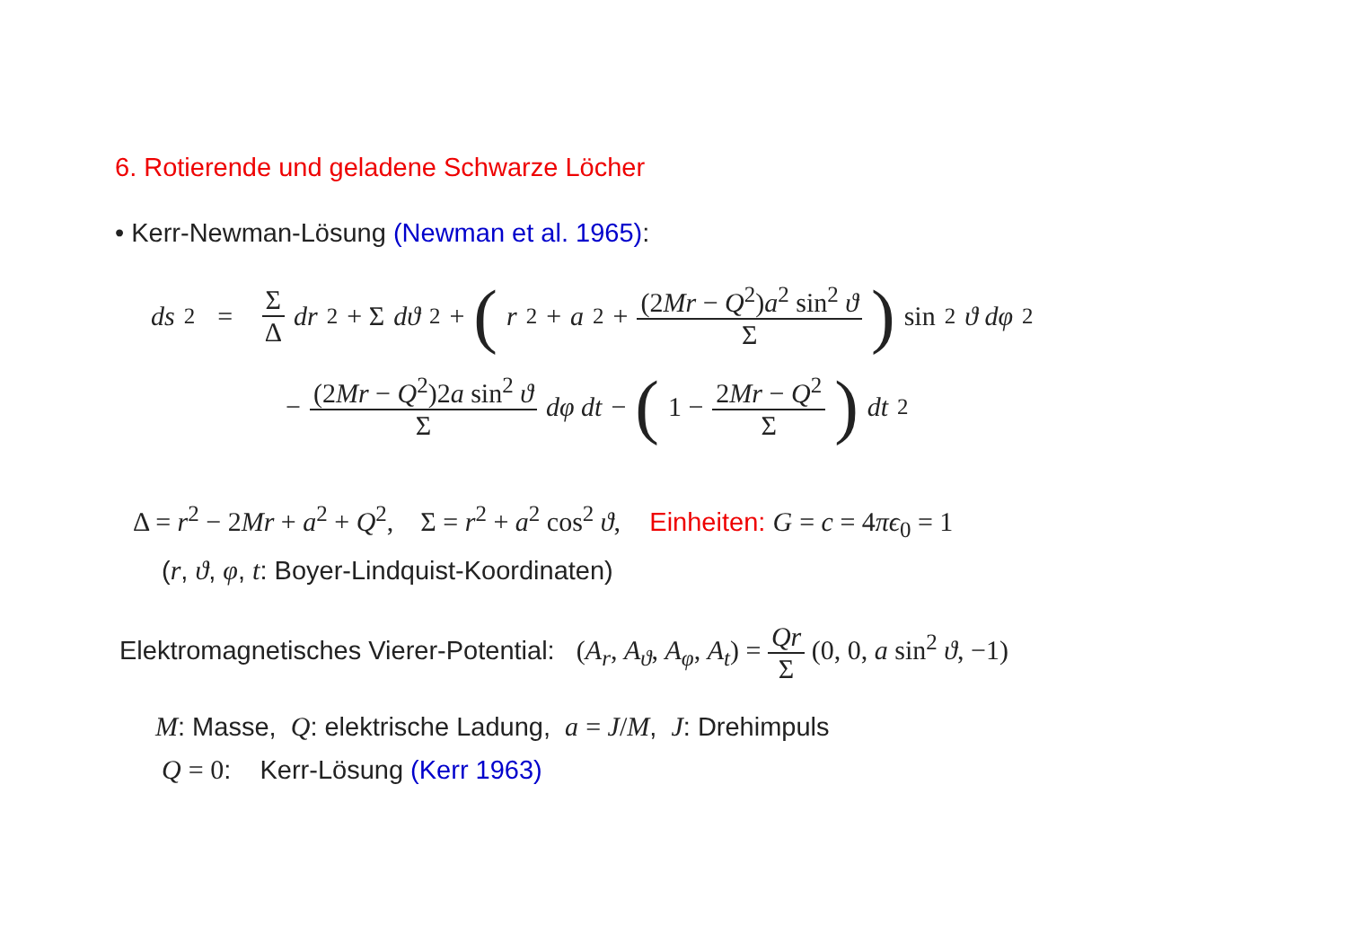6. Rotierende und geladene Schwarze Löcher
• Kerr-Newman-Lösung (Newman et al. 1965):
ds<sup>2</sup> = Σ Δ dr<sup>2</sup> + Σ dϑ<sup>2</sup> + (r<sup>2</sup> + a<sup>2</sup> + (2Mr − Q<sup>2</sup>)a<sup>2</sup> sin<sup>2</sup> ϑ Σ) sin<sup>2</sup> ϑ dφ<sup>2</sup>
− (2Mr − Q<sup>2</sup>)2a sin<sup>2</sup> ϑ Σ dφ dt − (1 − 2Mr − Q<sup>2</sup> Σ) dt<sup>2</sup>
Δ = r<sup>2</sup> − 2Mr + a<sup>2</sup> + Q<sup>2</sup>, Σ = r<sup>2</sup> + a<sup>2</sup> cos<sup>2</sup> ϑ, Einheiten: G = c = 4πϵ<sub>0</sub> = 1
(r, ϑ, φ, t: Boyer-Lindquist-Koordinaten)
Elektromagnetisches Vierer-Potential: (A<sub>r</sub>, A<sub>ϑ</sub>, A<sub>φ</sub>, A<sub>t</sub>) = Qr Σ (0, 0, a sin<sup>2</sup> ϑ, −1)
M: Masse, Q: elektrische Ladung, a = J/M, J: Drehimpuls
Q = 0: Kerr-Lösung (Kerr 1963)